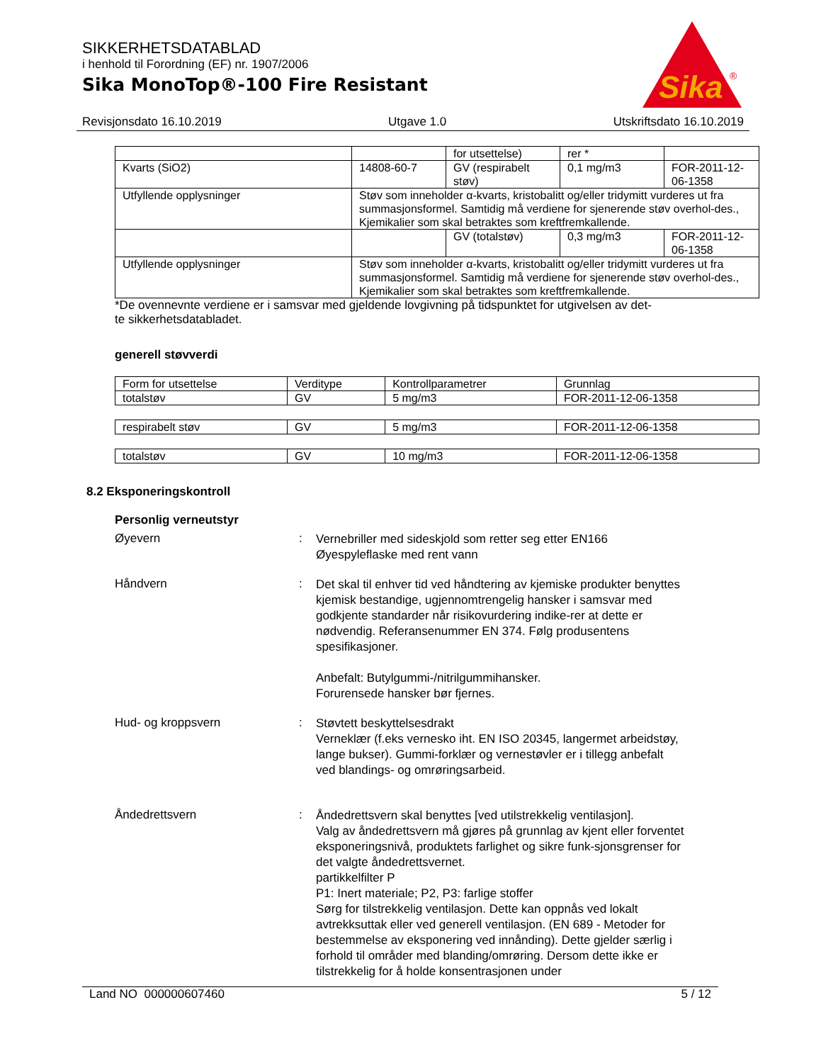SIKKERHETSDATABLAD
i henhold til Forordning (EF) nr. 1907/2006
Sika MonoTop®-100 Fire Resistant
Sika
®
Revisjonsdato 16.10.2019 Utgave 1.0 Utskriftsdato 16.10.2019
| | | for utsettelse) | rer * | |
| Kvarts (SiO2) | 14808-60-7 | GV (respirabelt støv) | 0,1 mg/m3 | FOR-2011-12-06-1358 |
| Utfyllende opplysninger | Støv som inneholder α-kvarts, kristobalitt og/eller tridymitt vurderes ut fra summasjonsformel. Samtidig må verdiene for sjenerende støv overhol-des., Kjemikalier som skal betraktes som kreftfremkallende. | | | |
| | | GV (totalstøv) | 0,3 mg/m3 | FOR-2011-12-06-1358 |
| Utfyllende opplysninger | Støv som inneholder α-kvarts, kristobalitt og/eller tridymitt vurderes ut fra summasjonsformel. Samtidig må verdiene for sjenerende støv overhol-des., Kjemikalier som skal betraktes som kreftfremkallende. | | | |
*De ovennevnte verdiene er i samsvar med gjeldende lovgivning på tidspunktet for utgivelsen av det-
te sikkerhetsdatabladet.
generell støvverdi
| Form for utsettelse | Verditype | Kontrollparametrer | Grunnlag |
| --- | --- | --- | --- |
| totalstøv | GV | 5 mg/m3 | FOR-2011-12-06-1358 |
| respirabelt støv | GV | 5 mg/m3 | FOR-2011-12-06-1358 |
| totalstøv | GV | 10 mg/m3 | FOR-2011-12-06-1358 |
8.2 Eksponeringskontroll
Personlig verneutstyr
Øyevern :
Vernebriller med sideskjold som retter seg etter EN166
Øyespyleflaske med rent vann
Håndvern :
Det skal til enhver tid ved håndtering av kjemiske produkter benyttes kjemisk bestandige, ugjennomtrengelig hansker i samsvar med godkjente standarder når risikovurdering indike-rer at dette er nødvendig. Referansenummer EN 374. Følg produsentens spesifikasjoner.
Anbefalt: Butylgummi-/nitrilgummihansker.
Forurensede hansker bør fjernes.
Hud- og kroppsvern :
Støvtett beskyttelsesdrakt
Verneklær (f.eks vernesko iht. EN ISO 20345, langermet arbeidstøy, lange bukser). Gummi-forklær og vernestøvler er i tillegg anbefalt ved blandings- og omrøringsarbeid.
Åndedrettsvern :
Åndedrettsvern skal benyttes [ved utilstrekkelig ventilasjon].
Valg av åndedrettsvern må gjøres på grunnlag av kjent eller forventet eksponeringsnivå, produktets farlighet og sikre funk-sjonsgrenser for det valgte åndedrettsvernet.
partikkelfilter P
P1: Inert materiale; P2, P3: farlige stoffer
Sørg for tilstrekkelig ventilasjon. Dette kan oppnås ved lokalt avtrekksuttak eller ved generell ventilasjon. (EN 689 - Metoder for bestemmelse av eksponering ved innånding). Dette gjelder særlig i forhold til områder med blanding/omrøring. Dersom dette ikke er tilstrekkelig for å holde konsentrasjonen under
Land NO 000000607460 5 / 12